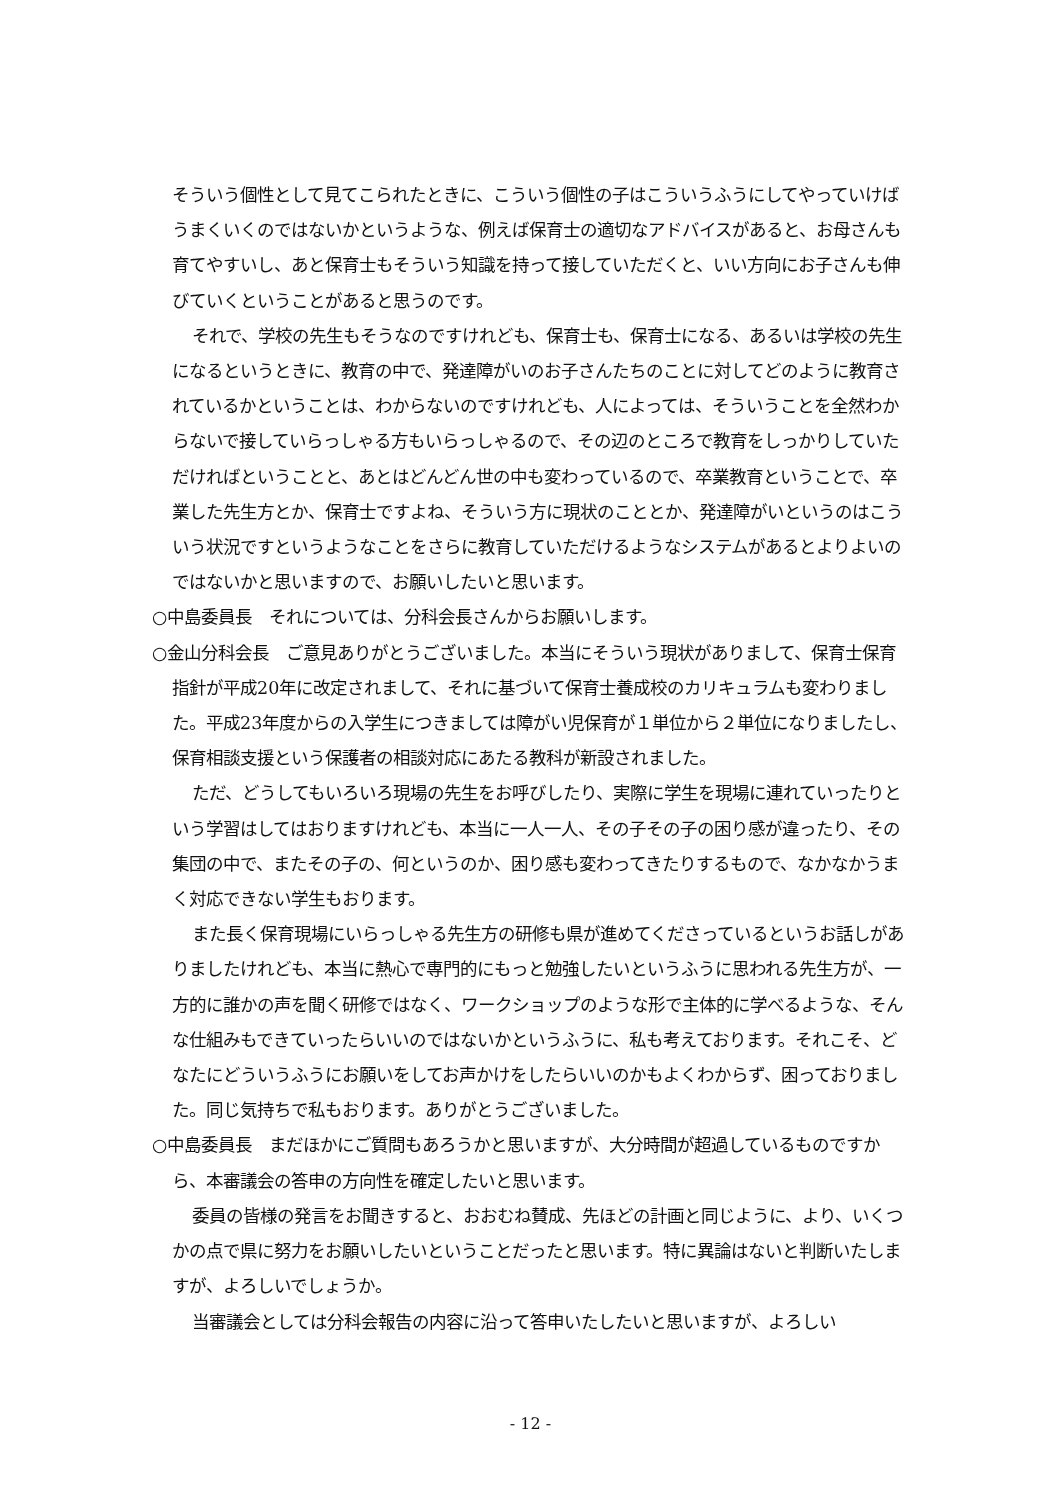そういう個性として見てこられたときに、こういう個性の子はこういうふうにしてやっていけばうまくいくのではないかというような、例えば保育士の適切なアドバイスがあると、お母さんも育てやすいし、あと保育士もそういう知識を持って接していただくと、いい方向にお子さんも伸びていくということがあると思うのです。
それで、学校の先生もそうなのですけれども、保育士も、保育士になる、あるいは学校の先生になるというときに、教育の中で、発達障がいのお子さんたちのことに対してどのように教育されているかということは、わからないのですけれども、人によっては、そういうことを全然わからないで接していらっしゃる方もいらっしゃるので、その辺のところで教育をしっかりしていただければということと、あとはどんどん世の中も変わっているので、卒業教育ということで、卒業した先生方とか、保育士ですよね、そういう方に現状のこととか、発達障がいというのはこういう状況ですというようなことをさらに教育していただけるようなシステムがあるとよりよいのではないかと思いますので、お願いしたいと思います。
○中島委員長　それについては、分科会長さんからお願いします。
○金山分科会長　ご意見ありがとうございました。本当にそういう現状がありまして、保育士保育指針が平成20年に改定されまして、それに基づいて保育士養成校のカリキュラムも変わりました。平成23年度からの入学生につきましては障がい児保育が１単位から２単位になりましたし、保育相談支援という保護者の相談対応にあたる教科が新設されました。
ただ、どうしてもいろいろ現場の先生をお呼びしたり、実際に学生を現場に連れていったりという学習はしてはおりますけれども、本当に一人一人、その子その子の困り感が違ったり、その集団の中で、またその子の、何というのか、困り感も変わってきたりするもので、なかなかうまく対応できない学生もおります。
また長く保育現場にいらっしゃる先生方の研修も県が進めてくださっているというお話しがありましたけれども、本当に熱心で専門的にもっと勉強したいというふうに思われる先生方が、一方的に誰かの声を聞く研修ではなく、ワークショップのような形で主体的に学べるような、そんな仕組みもできていったらいいのではないかというふうに、私も考えております。それこそ、どなたにどういうふうにお願いをしてお声かけをしたらいいのかもよくわからず、困っておりました。同じ気持ちで私もおります。ありがとうございました。
○中島委員長　まだほかにご質問もあろうかと思いますが、大分時間が超過しているものですから、本審議会の答申の方向性を確定したいと思います。
委員の皆様の発言をお聞きすると、おおむね賛成、先ほどの計画と同じように、より、いくつかの点で県に努力をお願いしたいということだったと思います。特に異論はないと判断いたしますが、よろしいでしょうか。
当審議会としては分科会報告の内容に沿って答申いたしたいと思いますが、よろしい
- 12 -